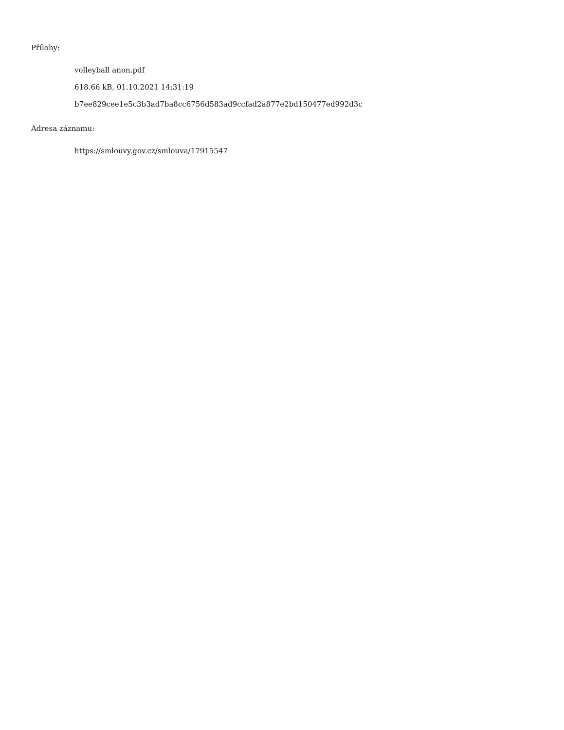Přílohy:
volleyball anon.pdf
618.66 kB, 01.10.2021 14:31:19
b7ee829cee1e5c3b3ad7ba8cc6756d583ad9ccfad2a877e2bd150477ed992d3c
Adresa záznamu:
https://smlouvy.gov.cz/smlouva/17915547